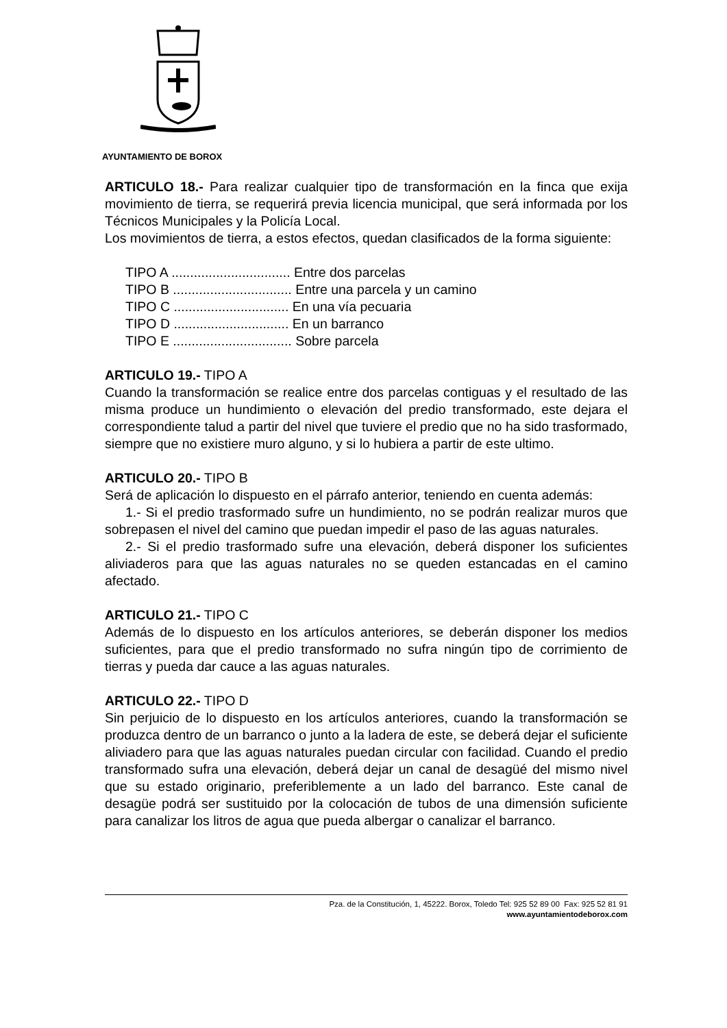AYUNTAMIENTO DE BOROX
ARTICULO 18.- Para realizar cualquier tipo de transformación en la finca que exija movimiento de tierra, se requerirá previa licencia municipal, que será informada por los Técnicos Municipales y la Policía Local.
Los movimientos de tierra, a estos efectos, quedan clasificados de la forma siguiente:
TIPO A ................................ Entre dos parcelas
TIPO B ................................ Entre una parcela y un camino
TIPO C ............................... En una vía pecuaria
TIPO D ............................... En un barranco
TIPO E ................................ Sobre parcela
ARTICULO 19.- TIPO A
Cuando la transformación se realice entre dos parcelas contiguas y el resultado de las misma produce un hundimiento o elevación del predio transformado, este dejara el correspondiente talud a partir del nivel que tuviere el predio que no ha sido trasformado, siempre que no existiere muro alguno, y si lo hubiera a partir de este ultimo.
ARTICULO 20.- TIPO B
Será de aplicación lo dispuesto en el párrafo anterior, teniendo en cuenta además:
1.- Si el predio trasformado sufre un hundimiento, no se podrán realizar muros que sobrepasen el nivel del camino que puedan impedir el paso de las aguas naturales.
2.- Si el predio trasformado sufre una elevación, deberá disponer los suficientes aliviaderos para que las aguas naturales no se queden estancadas en el camino afectado.
ARTICULO 21.- TIPO C
Además de lo dispuesto en los artículos anteriores, se deberán disponer los medios suficientes, para que el predio transformado no sufra ningún tipo de corrimiento de tierras y pueda dar cauce a las aguas naturales.
ARTICULO 22.- TIPO D
Sin perjuicio de lo dispuesto en los artículos anteriores, cuando la transformación se produzca dentro de un barranco o junto a la ladera de este, se deberá dejar el suficiente aliviadero para que las aguas naturales puedan circular con facilidad. Cuando el predio transformado sufra una elevación, deberá dejar un canal de desagüé del mismo nivel que su estado originario, preferiblemente a un lado del barranco. Este canal de desagüe podrá ser sustituido por la colocación de tubos de una dimensión suficiente para canalizar los litros de agua que pueda albergar o canalizar el barranco.
Pza. de la Constitución, 1, 45222. Borox, Toledo Tel: 925 52 89 00 Fax: 925 52 81 91
www.ayuntamientodeborox.com